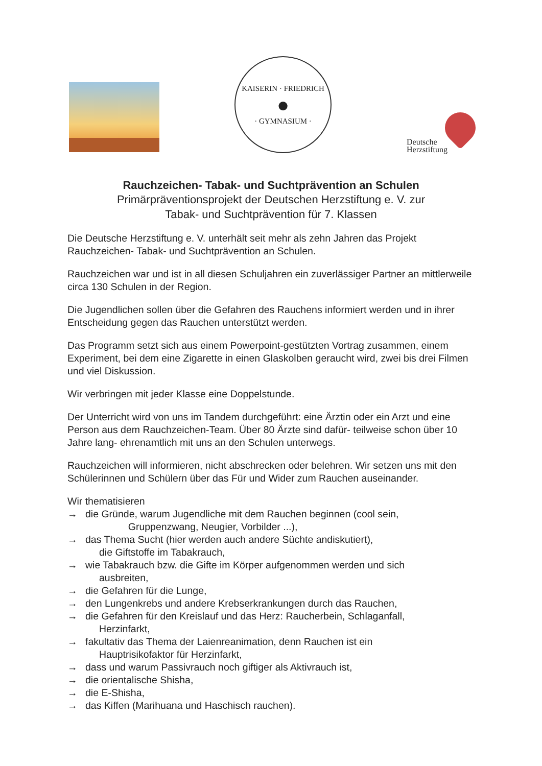KAISERIN · FRIEDRICH
●
· GYMNASIUM ·
Deutsche
Herzstiftung
Rauchzeichen- Tabak- und Suchtprävention an Schulen
Primärpräventionsprojekt der Deutschen Herzstiftung e. V. zur
Tabak- und Suchtprävention für 7. Klassen
Die Deutsche Herzstiftung e. V. unterhält seit mehr als zehn Jahren das Projekt Rauchzeichen- Tabak- und Suchtprävention an Schulen.
Rauchzeichen war und ist in all diesen Schuljahren ein zuverlässiger Partner an mittlerweile circa 130 Schulen in der Region.
Die Jugendlichen sollen über die Gefahren des Rauchens informiert werden und in ihrer Entscheidung gegen das Rauchen unterstützt werden.
Das Programm setzt sich aus einem Powerpoint-gestützten Vortrag zusammen, einem Experiment, bei dem eine Zigarette in einen Glaskolben geraucht wird, zwei bis drei Filmen und viel Diskussion.
Wir verbringen mit jeder Klasse eine Doppelstunde.
Der Unterricht wird von uns im Tandem durchgeführt: eine Ärztin oder ein Arzt und eine Person aus dem Rauchzeichen-Team. Über 80 Ärzte sind dafür- teilweise schon über 10 Jahre lang- ehrenamtlich mit uns an den Schulen unterwegs.
Rauchzeichen will informieren, nicht abschrecken oder belehren. Wir setzen uns mit den Schülerinnen und Schülern über das Für und Wider zum Rauchen auseinander.
Wir thematisieren
→ die Gründe, warum Jugendliche mit dem Rauchen beginnen (cool sein,
Gruppenzwang, Neugier, Vorbilder ...),
→ das Thema Sucht (hier werden auch andere Süchte andiskutiert),
die Giftstoffe im Tabakrauch,
→ wie Tabakrauch bzw. die Gifte im Körper aufgenommen werden und sich
ausbreiten,
→ die Gefahren für die Lunge,
→ den Lungenkrebs und andere Krebserkrankungen durch das Rauchen,
→ die Gefahren für den Kreislauf und das Herz: Raucherbein, Schlaganfall,
Herzinfarkt,
→ fakultativ das Thema der Laienreanimation, denn Rauchen ist ein
Hauptrisikofaktor für Herzinfarkt,
→ dass und warum Passivrauch noch giftiger als Aktivrauch ist,
→ die orientalische Shisha,
→ die E-Shisha,
→ das Kiffen (Marihuana und Haschisch rauchen).